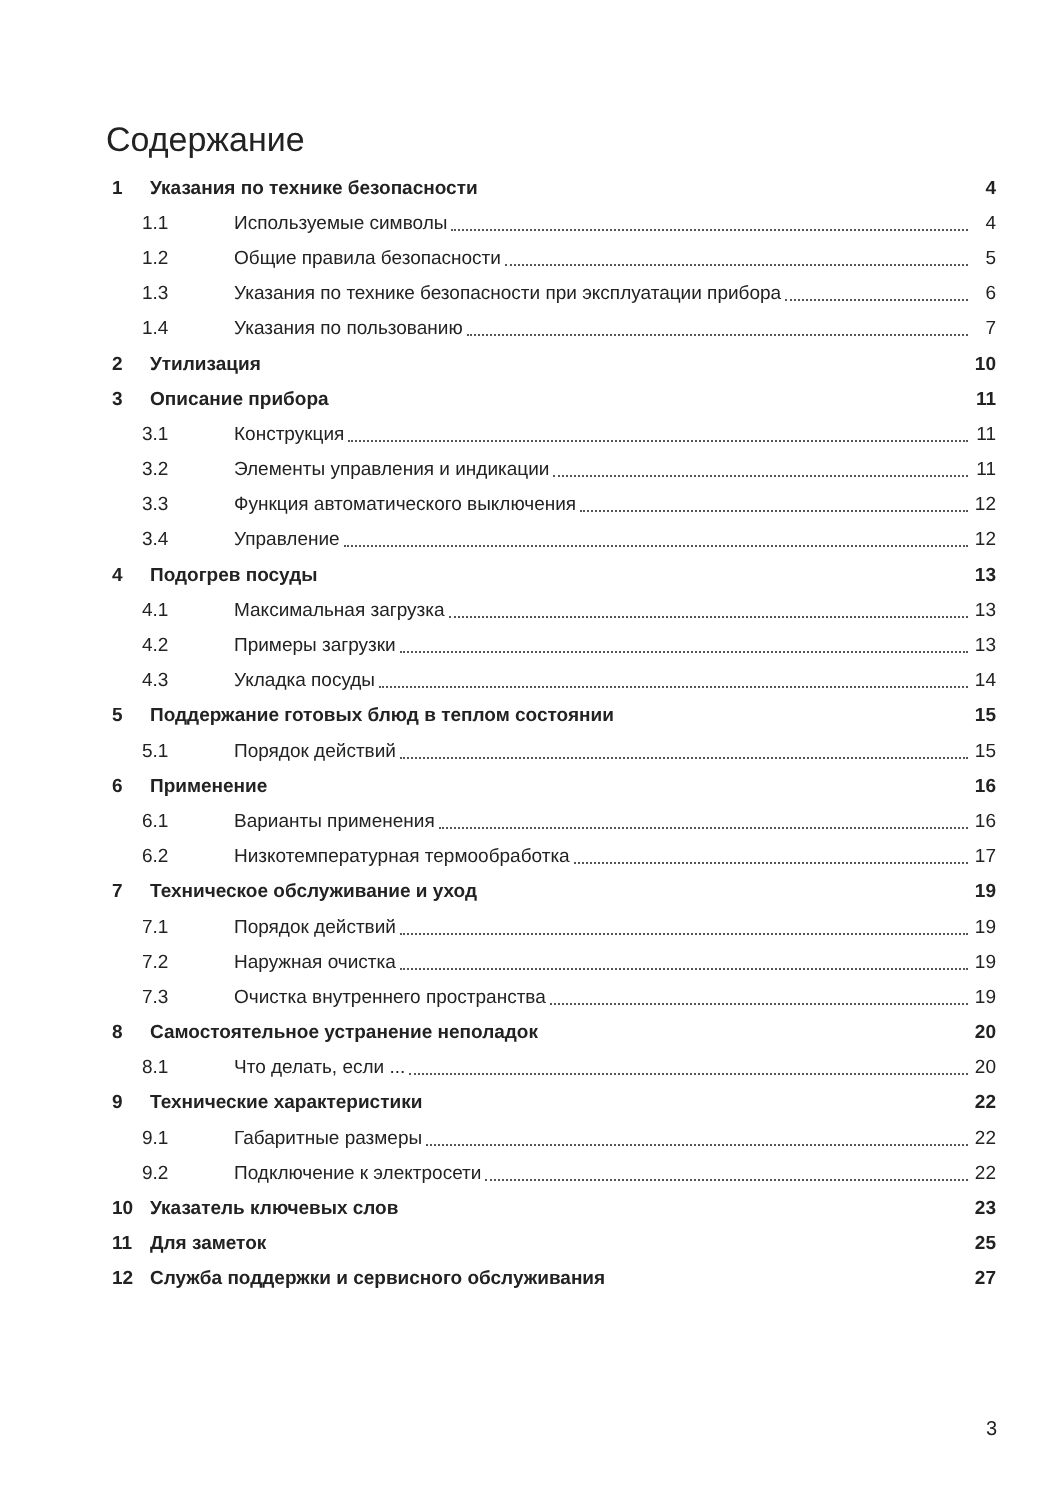Содержание
1 Указания по технике безопасности 4
1.1 Используемые символы 4
1.2 Общие правила безопасности 5
1.3 Указания по технике безопасности при эксплуатации прибора 6
1.4 Указания по пользованию 7
2 Утилизация 10
3 Описание прибора 11
3.1 Конструкция 11
3.2 Элементы управления и индикации 11
3.3 Функция автоматического выключения 12
3.4 Управление 12
4 Подогрев посуды 13
4.1 Максимальная загрузка 13
4.2 Примеры загрузки 13
4.3 Укладка посуды 14
5 Поддержание готовых блюд в теплом состоянии 15
5.1 Порядок действий 15
6 Применение 16
6.1 Варианты применения 16
6.2 Низкотемпературная термообработка 17
7 Техническое обслуживание и уход 19
7.1 Порядок действий 19
7.2 Наружная очистка 19
7.3 Очистка внутреннего пространства 19
8 Самостоятельное устранение неполадок 20
8.1 Что делать, если ... 20
9 Технические характеристики 22
9.1 Габаритные размеры 22
9.2 Подключение к электросети 22
10 Указатель ключевых слов 23
11 Для заметок 25
12 Служба поддержки и сервисного обслуживания 27
3